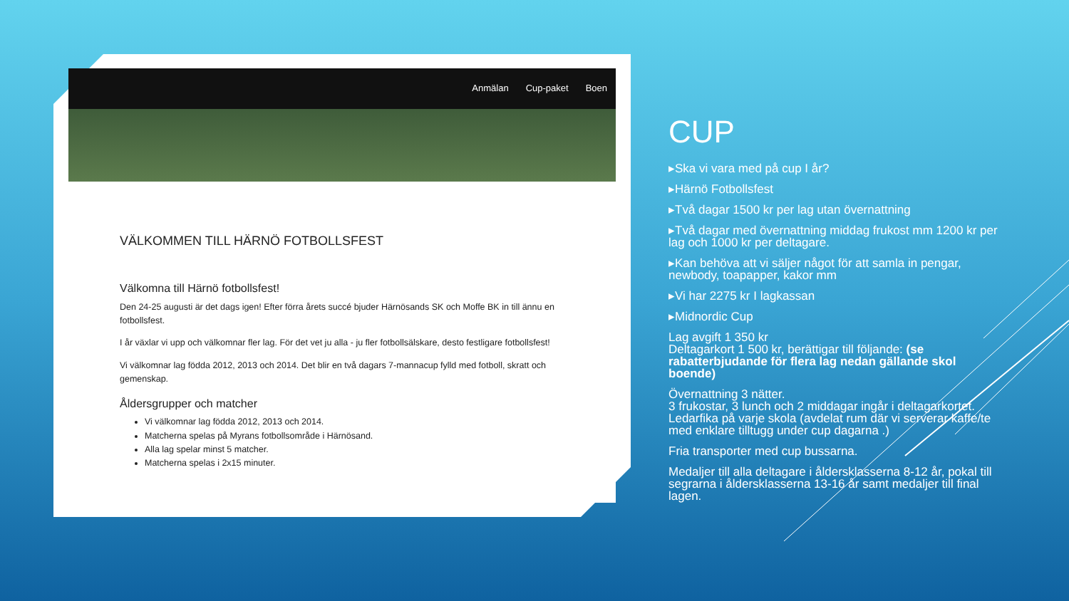Anmälan Cup-paket Boen
VÄLKOMMEN TILL HÄRNÖ FOTBOLLSFEST
Välkomna till Härnö fotbollsfest!
Den 24-25 augusti är det dags igen! Efter förra årets succé bjuder Härnösands SK och Moffe BK in till ännu en fotbollsfest.
I år växlar vi upp och välkomnar fler lag. För det vet ju alla - ju fler fotbollsälskare, desto festligare fotbollsfest!
Vi välkomnar lag födda 2012, 2013 och 2014. Det blir en två dagars 7-mannacup fylld med fotboll, skratt och gemenskap.
Åldersgrupper och matcher
Vi välkomnar lag födda 2012, 2013 och 2014.
Matcherna spelas på Myrans fotbollsområde i Härnösand.
Alla lag spelar minst 5 matcher.
Matcherna spelas i 2x15 minuter.
CUP
▸Ska vi vara med på cup I år?
▸Härnö Fotbollsfest
▸Två dagar 1500 kr per lag utan övernattning
▸Två dagar med övernattning middag frukost mm 1200 kr per lag och 1000 kr per deltagare.
▸Kan behöva att vi säljer något för att samla in pengar, newbody, toapapper, kakor mm
▸Vi har 2275 kr I lagkassan
▸Midnordic Cup
Lag avgift 1 350 kr
Deltagarkort 1 500 kr, berättigar till följande: (se rabatterbjudande för flera lag nedan gällande skol boende)
Övernattning 3 nätter.
3 frukostar, 3 lunch och 2 middagar ingår i deltagarkortet.
Ledarfika på varje skola (avdelat rum där vi serverar kaffe/te med enklare tilltugg under cup dagarna .)
Fria transporter med cup bussarna.
Medaljer till alla deltagare i åldersklasserna 8-12 år, pokal till segrarna i åldersklasserna 13-16 år samt medaljer till final lagen.